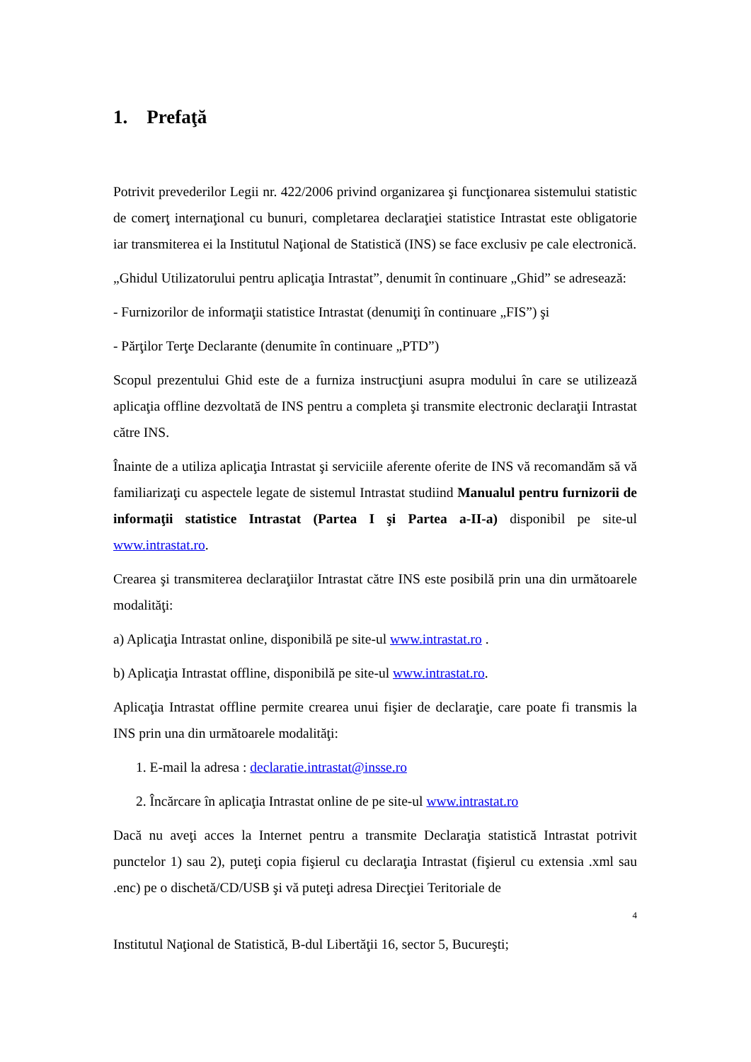1. Prefaţă
Potrivit prevederilor Legii nr. 422/2006 privind organizarea şi funcţionarea sistemului statistic de comerţ internaţional cu bunuri, completarea declaraţiei statistice Intrastat este obligatorie iar transmiterea ei la Institutul Naţional de Statistică (INS) se face exclusiv pe cale electronică.
„Ghidul Utilizatorului pentru aplicaţia Intrastat”, denumit în continuare „Ghid” se adresează:
- Furnizorilor de informaţii statistice Intrastat (denumiţi în continuare „FIS”) şi
- Părţilor Terţe Declarante (denumite în continuare „PTD”)
Scopul prezentului Ghid este de a furniza instrucţiuni asupra modului în care se utilizează aplicaţia offline dezvoltată de INS pentru a completa şi transmite electronic declaraţii Intrastat către INS.
Înainte de a utiliza aplicaţia Intrastat şi serviciile aferente oferite de INS vă recomandăm să vă familiarizaţi cu aspectele legate de sistemul Intrastat studiind Manualul pentru furnizorii de informaţii statistice Intrastat (Partea I şi Partea a-II-a) disponibil pe site-ul www.intrastat.ro.
Crearea şi transmiterea declaraţiilor Intrastat către INS este posibilă prin una din următoarele modalităţi:
a) Aplicaţia Intrastat online, disponibilă pe site-ul www.intrastat.ro .
b) Aplicaţia Intrastat offline, disponibilă pe site-ul www.intrastat.ro.
Aplicaţia Intrastat offline permite crearea unui fişier de declaraţie, care poate fi transmis la INS prin una din următoarele modalităţi:
1. E-mail la adresa : declaratie.intrastat@insse.ro
2. Încărcare în aplicaţia Intrastat online de pe site-ul www.intrastat.ro
Dacă nu aveţi acces la Internet pentru a transmite Declaraţia statistică Intrastat potrivit punctelor 1) sau 2), puteţi copia fişierul cu declaraţia Intrastat (fişierul cu extensia .xml sau .enc) pe o dischetă/CD/USB şi vă puteţi adresa Direcţiei Teritoriale de
4
Institutul Naţional de Statistică, B-dul Libertăţii 16, sector 5, Bucureşti;